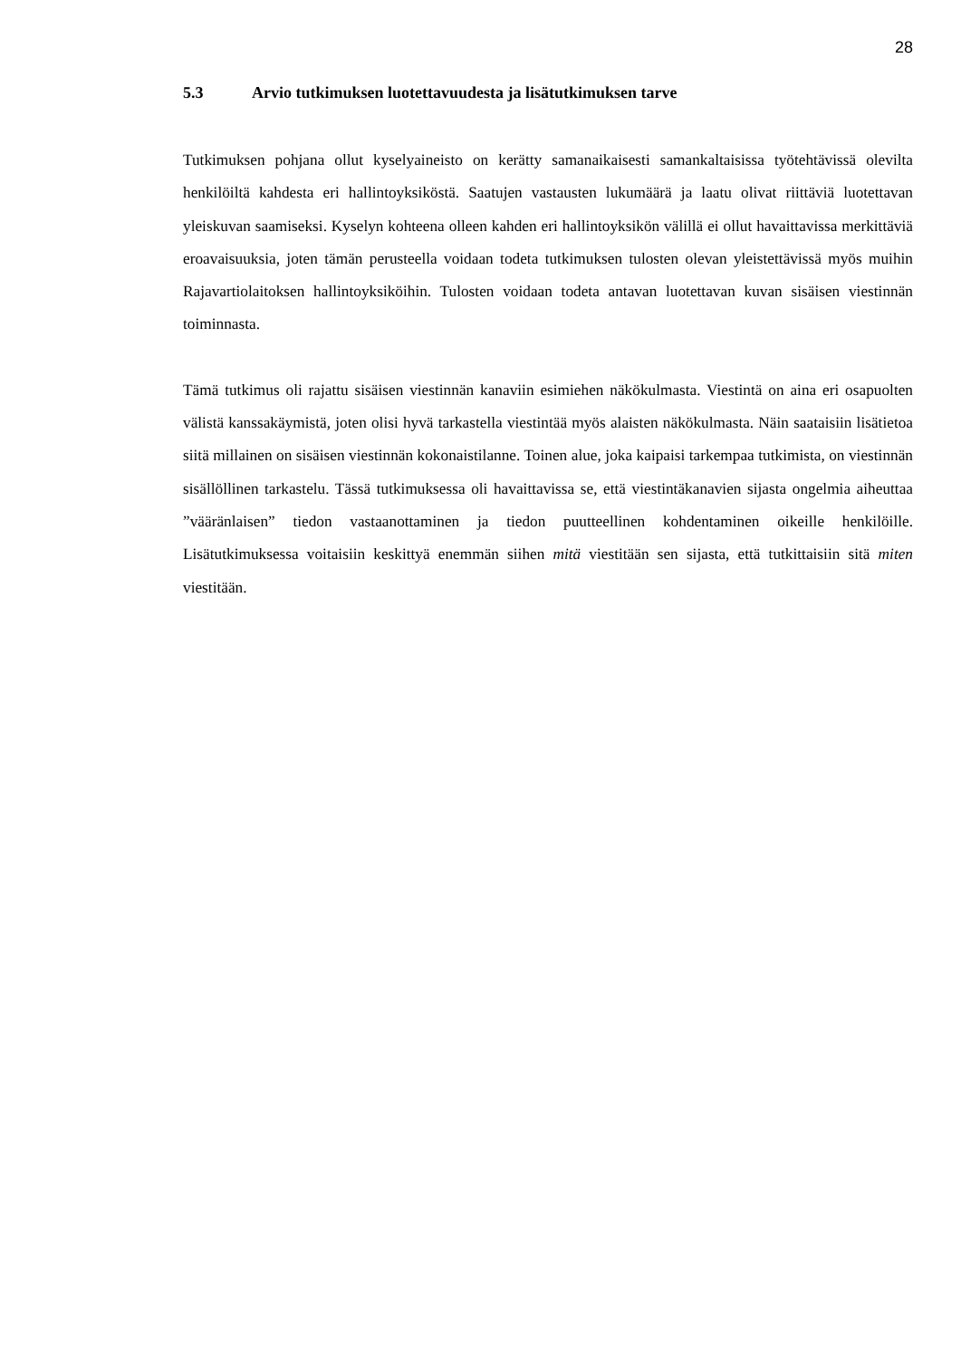28
5.3 Arvio tutkimuksen luotettavuudesta ja lisätutkimuksen tarve
Tutkimuksen pohjana ollut kyselyaineisto on kerätty samanaikaisesti samankaltaisissa työtehtävissä olevilta henkilöiltä kahdesta eri hallintoyksiköstä. Saatujen vastausten lukumäärä ja laatu olivat riittäviä luotettavan yleiskuvan saamiseksi. Kyselyn kohteena olleen kahden eri hallintoyksikön välillä ei ollut havaittavissa merkittäviä eroavaisuuksia, joten tämän perusteella voidaan todeta tutkimuksen tulosten olevan yleistettävissä myös muihin Rajavartiolaitoksen hallintoyksiköihin. Tulosten voidaan todeta antavan luotettavan kuvan sisäisen viestinnän toiminnasta.
Tämä tutkimus oli rajattu sisäisen viestinnän kanaviin esimiehen näkökulmasta. Viestintä on aina eri osapuolten välistä kanssakäymistä, joten olisi hyvä tarkastella viestintää myös alaisten näkökulmasta. Näin saataisiin lisätietoa siitä millainen on sisäisen viestinnän kokonaistilanne. Toinen alue, joka kaipaisi tarkempaa tutkimista, on viestinnän sisällöllinen tarkastelu. Tässä tutkimuksessa oli havaittavissa se, että viestintäkanavien sijasta ongelmia aiheuttaa ”vääränlaisen” tiedon vastaanottaminen ja tiedon puutteellinen kohdentaminen oikeille henkilöille. Lisätutkimuksessa voitaisiin keskittyä enemmän siihen mitä viestitään sen sijasta, että tutkittaisiin sitä miten viestitään.